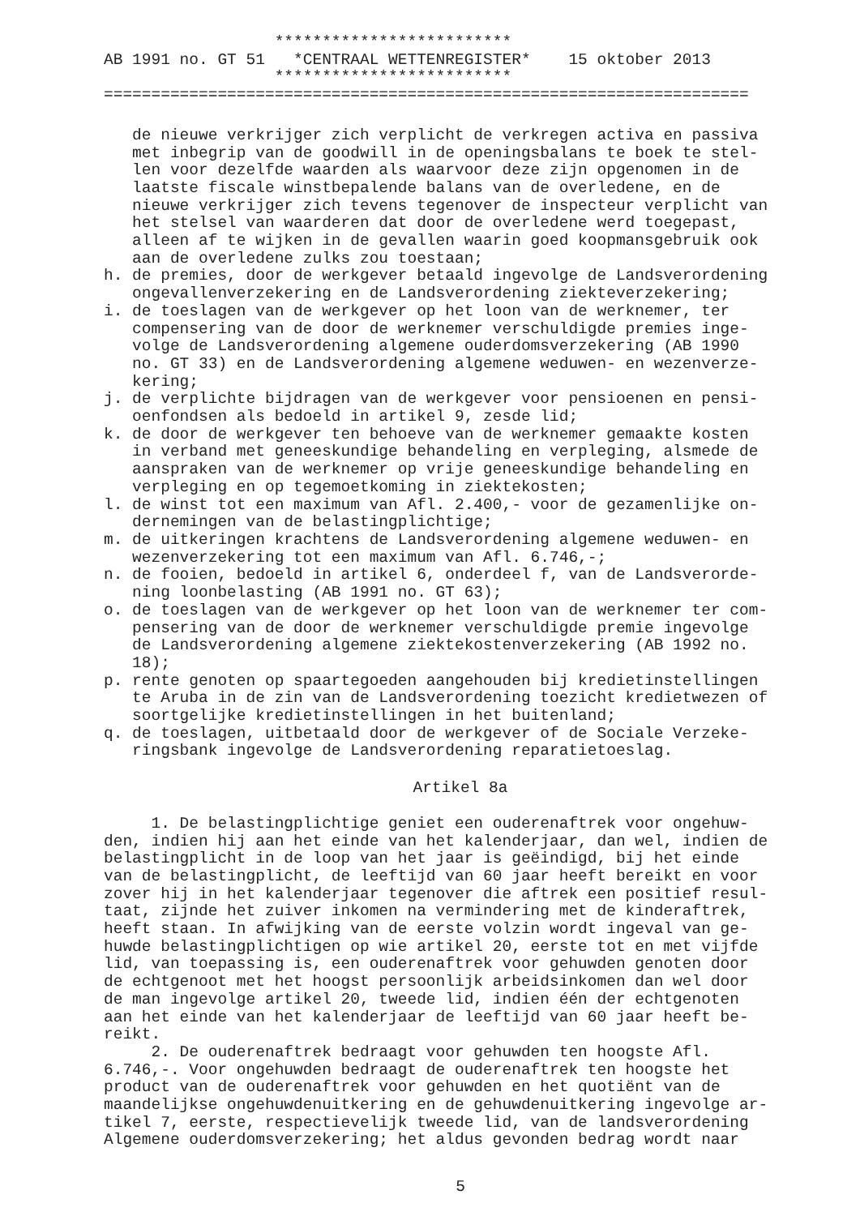*************************
AB 1991 no. GT 51   *CENTRAAL WETTENREGISTER*    15 oktober 2013
                  *************************
====================================================================
   de nieuwe verkrijger zich verplicht de verkregen activa en passiva
   met inbegrip van de goodwill in de openingsbalans te boek te stel-
   len voor dezelfde waarden als waarvoor deze zijn opgenomen in de
   laatste fiscale winstbepalende balans van de overledene, en de
   nieuwe verkrijger zich tevens tegenover de inspecteur verplicht van
   het stelsel van waarderen dat door de overledene werd toegepast,
   alleen af te wijken in de gevallen waarin goed koopmansgebruik ook
   aan de overledene zulks zou toestaan;
h. de premies, door de werkgever betaald ingevolge de Landsverordening
   ongevallenverzekering en de Landsverordening ziekteverzekering;
i. de toeslagen van de werkgever op het loon van de werknemer, ter
   compensering van de door de werknemer verschuldigde premies inge-
   volge de Landsverordening algemene ouderdomsverzekering (AB 1990
   no. GT 33) en de Landsverordening algemene weduwen- en wezenverze-
   kering;
j. de verplichte bijdragen van de werkgever voor pensioenen en pensi-
   oenfondsen als bedoeld in artikel 9, zesde lid;
k. de door de werkgever ten behoeve van de werknemer gemaakte kosten
   in verband met geneeskundige behandeling en verpleging, alsmede de
   aanspraken van de werknemer op vrije geneeskundige behandeling en
   verpleging en op tegemoetkoming in ziektekosten;
l. de winst tot een maximum van Afl. 2.400,- voor de gezamenlijke on-
   dernemingen van de belastingplichtige;
m. de uitkeringen krachtens de Landsverordening algemene weduwen- en
   wezenverzekering tot een maximum van Afl. 6.746,-;
n. de fooien, bedoeld in artikel 6, onderdeel f, van de Landsverorde-
   ning loonbelasting (AB 1991 no. GT 63);
o. de toeslagen van de werkgever op het loon van de werknemer ter com-
   pensering van de door de werknemer verschuldigde premie ingevolge
   de Landsverordening algemene ziektekostenverzekering (AB 1992 no.
   18);
p. rente genoten op spaartegoeden aangehouden bij kredietinstellingen
   te Aruba in de zin van de Landsverordening toezicht kredietwezen of
   soortgelijke kredietinstellingen in het buitenland;
q. de toeslagen, uitbetaald door de werkgever of de Sociale Verzeke-
   ringsbank ingevolge de Landsverordening reparatietoeslag.
Artikel 8a
     1. De belastingplichtige geniet een ouderenaftrek voor ongehuw-
den, indien hij aan het einde van het kalenderjaar, dan wel, indien de
belastingplicht in de loop van het jaar is geëindigd, bij het einde
van de belastingplicht, de leeftijd van 60 jaar heeft bereikt en voor
zover hij in het kalenderjaar tegenover die aftrek een positief resul-
taat, zijnde het zuiver inkomen na vermindering met de kinderaftrek,
heeft staan. In afwijking van de eerste volzin wordt ingeval van ge-
huwde belastingplichtigen op wie artikel 20, eerste tot en met vijfde
lid, van toepassing is, een ouderenaftrek voor gehuwden genoten door
de echtgenoot met het hoogst persoonlijk arbeidsinkomen dan wel door
de man ingevolge artikel 20, tweede lid, indien één der echtgenoten
aan het einde van het kalenderjaar de leeftijd van 60 jaar heeft be-
reikt.
     2. De ouderenaftrek bedraagt voor gehuwden ten hoogste Afl.
6.746,-. Voor ongehuwden bedraagt de ouderenaftrek ten hoogste het
product van de ouderenaftrek voor gehuwden en het quotiënt van de
maandelijkse ongehuwdenuitkering en de gehuwdenuitkering ingevolge ar-
tikel 7, eerste, respectievelijk tweede lid, van de landsverordening
Algemene ouderdomsverzekering; het aldus gevonden bedrag wordt naar
5